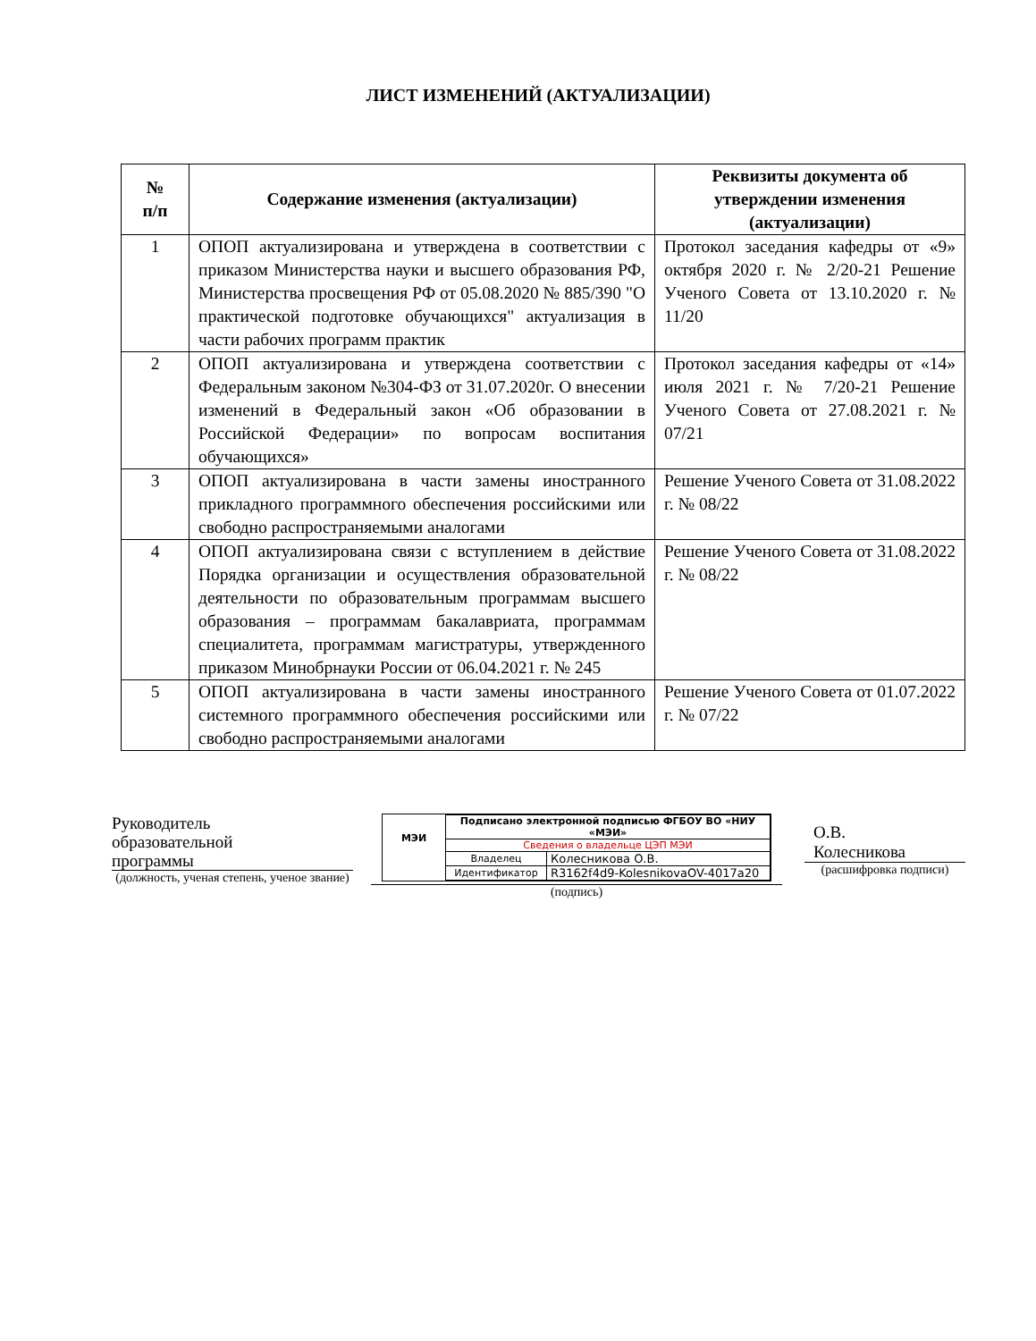ЛИСТ ИЗМЕНЕНИЙ (АКТУАЛИЗАЦИИ)
| № п/п | Содержание изменения (актуализации) | Реквизиты документа об утверждении изменения (актуализации) |
| --- | --- | --- |
| 1 | ОПОП актуализирована и утверждена в соответствии с приказом Министерства науки и высшего образования РФ, Министерства просвещения РФ от 05.08.2020 № 885/390 "О практической подготовке обучающихся" актуализация в части рабочих программ практик | Протокол заседания кафедры от «9» октября 2020 г. № 2/20-21 Решение Ученого Совета от 13.10.2020 г. № 11/20 |
| 2 | ОПОП актуализирована и утверждена соответствии с Федеральным законом №304-ФЗ от 31.07.2020г. О внесении изменений в Федеральный закон «Об образовании в Российской Федерации» по вопросам воспитания обучающихся» | Протокол заседания кафедры от «14» июля 2021 г. № 7/20-21 Решение Ученого Совета от 27.08.2021 г. № 07/21 |
| 3 | ОПОП актуализирована в части замены иностранного прикладного программного обеспечения российскими или свободно распространяемыми аналогами | Решение Ученого Совета от 31.08.2022 г. № 08/22 |
| 4 | ОПОП актуализирована связи с вступлением в действие Порядка организации и осуществления образовательной деятельности по образовательным программам высшего образования – программам бакалавриата, программам специалитета, программам магистратуры, утвержденного приказом Минобрнауки России от 06.04.2021 г. № 245 | Решение Ученого Совета от 31.08.2022 г. № 08/22 |
| 5 | ОПОП актуализирована в части замены иностранного системного программного обеспечения российскими или свободно распространяемыми аналогами | Решение Ученого Совета от 01.07.2022 г. № 07/22 |
Руководитель
образовательной
программы
(должность, ученая степень, ученое звание)
МЭИ
| Подписано электронной подписью ФГБОУ ВО «НИУ «МЭИ» | |
| Сведения о владельце ЦЭП МЭИ | |
| Владелец | Колесникова О.В. |
| Идентификатор | R3162f4d9-KolesnikovaOV-4017a20 |
(подпись)
О.В.
Колесникова
(расшифровка подписи)